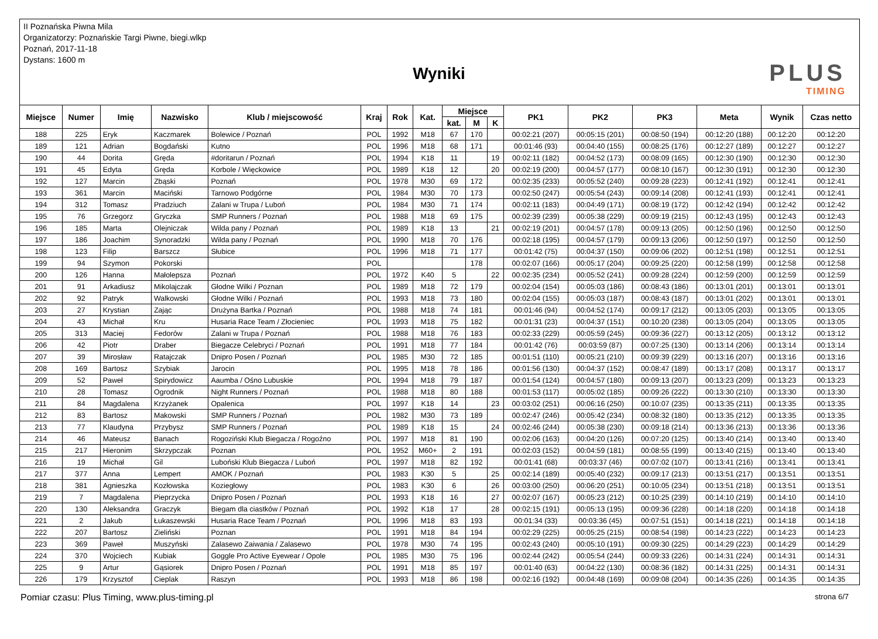II Poznańska Piwna Mila
Organizatorzy: Poznańskie Targi Piwne, biegi.wlkp
Poznań, 2017-11-18
Dystans: 1600 m
Wyniki PLUS
TIMING
| Miejsce | Numer | Imię | Nazwisko | Klub / miejscowość | Kraj | Rok | Kat. | Miejsce | | | PK1 | PK2 | PK3 | Meta | Wynik | Czas netto |
| --- | --- | --- | --- | --- | --- | --- | --- | --- | --- | --- | --- | --- | --- | --- | --- | --- |
| | | | | | | | | kat. | M | K | | | | | | |
| 188 | 225 | Eryk | Kaczmarek | Bolewice / Poznań | POL | 1992 | M18 | 67 | 170 | | 00:02:21 (207) | 00:05:15 (201) | 00:08:50 (194) | 00:12:20 (188) | 00:12:20 | 00:12:20 |
| 189 | 121 | Adrian | Bogdański | Kutno | POL | 1996 | M18 | 68 | 171 | | 00:01:46 (93) | 00:04:40 (155) | 00:08:25 (176) | 00:12:27 (189) | 00:12:27 | 00:12:27 |
| 190 | 44 | Dorita | Gręda | #doritarun / Poznań | POL | 1994 | K18 | 11 | | 19 | 00:02:11 (182) | 00:04:52 (173) | 00:08:09 (165) | 00:12:30 (190) | 00:12:30 | 00:12:30 |
| 191 | 45 | Edyta | Gręda | Korbole / Więckowice | POL | 1989 | K18 | 12 | | 20 | 00:02:19 (200) | 00:04:57 (177) | 00:08:10 (167) | 00:12:30 (191) | 00:12:30 | 00:12:30 |
| 192 | 127 | Marcin | Zbąski | Poznań | POL | 1978 | M30 | 69 | 172 | | 00:02:35 (233) | 00:05:52 (240) | 00:09:28 (223) | 00:12:41 (192) | 00:12:41 | 00:12:41 |
| 193 | 361 | Marcin | Maciński | Tarnowo Podgórne | POL | 1984 | M30 | 70 | 173 | | 00:02:50 (247) | 00:05:54 (243) | 00:09:14 (208) | 00:12:41 (193) | 00:12:41 | 00:12:41 |
| 194 | 312 | Tomasz | Pradziuch | Zalani w Trupa / Luboń | POL | 1984 | M30 | 71 | 174 | | 00:02:11 (183) | 00:04:49 (171) | 00:08:19 (172) | 00:12:42 (194) | 00:12:42 | 00:12:42 |
| 195 | 76 | Grzegorz | Gryczka | SMP Runners / Poznań | POL | 1988 | M18 | 69 | 175 | | 00:02:39 (239) | 00:05:38 (229) | 00:09:19 (215) | 00:12:43 (195) | 00:12:43 | 00:12:43 |
| 196 | 185 | Marta | Olejniczak | Wilda pany / Poznań | POL | 1989 | K18 | 13 | | 21 | 00:02:19 (201) | 00:04:57 (178) | 00:09:13 (205) | 00:12:50 (196) | 00:12:50 | 00:12:50 |
| 197 | 186 | Joachim | Synoradzki | Wilda pany / Poznań | POL | 1990 | M18 | 70 | 176 | | 00:02:18 (195) | 00:04:57 (179) | 00:09:13 (206) | 00:12:50 (197) | 00:12:50 | 00:12:50 |
| 198 | 123 | Filip | Barszcz | Słubice | POL | 1996 | M18 | 71 | 177 | | 00:01:42 (75) | 00:04:37 (150) | 00:09:06 (202) | 00:12:51 (198) | 00:12:51 | 00:12:51 |
| 199 | 94 | Szymon | Pokorski | | POL | | | | 178 | | 00:02:07 (166) | 00:05:17 (204) | 00:09:25 (220) | 00:12:58 (199) | 00:12:58 | 00:12:58 |
| 200 | 126 | Hanna | Małolepsza | Poznań | POL | 1972 | K40 | 5 | | 22 | 00:02:35 (234) | 00:05:52 (241) | 00:09:28 (224) | 00:12:59 (200) | 00:12:59 | 00:12:59 |
| 201 | 91 | Arkadiusz | Mikolajczak | Głodne Wilki / Poznan | POL | 1989 | M18 | 72 | 179 | | 00:02:04 (154) | 00:05:03 (186) | 00:08:43 (186) | 00:13:01 (201) | 00:13:01 | 00:13:01 |
| 202 | 92 | Patryk | Walkowski | Głodne Wilki / Poznań | POL | 1993 | M18 | 73 | 180 | | 00:02:04 (155) | 00:05:03 (187) | 00:08:43 (187) | 00:13:01 (202) | 00:13:01 | 00:13:01 |
| 203 | 27 | Krystian | Zając | Drużyna Bartka / Poznań | POL | 1988 | M18 | 74 | 181 | | 00:01:46 (94) | 00:04:52 (174) | 00:09:17 (212) | 00:13:05 (203) | 00:13:05 | 00:13:05 |
| 204 | 43 | Michał | Kru | Husaria Race Team / Złocieniec | POL | 1993 | M18 | 75 | 182 | | 00:01:31 (23) | 00:04:37 (151) | 00:10:20 (238) | 00:13:05 (204) | 00:13:05 | 00:13:05 |
| 205 | 313 | Maciej | Fedorów | Zalani w Trupa / Poznań | POL | 1988 | M18 | 76 | 183 | | 00:02:33 (229) | 00:05:59 (245) | 00:09:36 (227) | 00:13:12 (205) | 00:13:12 | 00:13:12 |
| 206 | 42 | Piotr | Draber | Biegacze Celebryci / Poznań | POL | 1991 | M18 | 77 | 184 | | 00:01:42 (76) | 00:03:59 (87) | 00:07:25 (130) | 00:13:14 (206) | 00:13:14 | 00:13:14 |
| 207 | 39 | Mirosław | Ratajczak | Dnipro Posen / Poznań | POL | 1985 | M30 | 72 | 185 | | 00:01:51 (110) | 00:05:21 (210) | 00:09:39 (229) | 00:13:16 (207) | 00:13:16 | 00:13:16 |
| 208 | 169 | Bartosz | Szybiak | Jarocin | POL | 1995 | M18 | 78 | 186 | | 00:01:56 (130) | 00:04:37 (152) | 00:08:47 (189) | 00:13:17 (208) | 00:13:17 | 00:13:17 |
| 209 | 52 | Paweł | Spirydowicz | Aaumba / Ośno Lubuskie | POL | 1994 | M18 | 79 | 187 | | 00:01:54 (124) | 00:04:57 (180) | 00:09:13 (207) | 00:13:23 (209) | 00:13:23 | 00:13:23 |
| 210 | 28 | Tomasz | Ogrodnik | Night Runners / Poznań | POL | 1988 | M18 | 80 | 188 | | 00:01:53 (117) | 00:05:02 (185) | 00:09:26 (222) | 00:13:30 (210) | 00:13:30 | 00:13:30 |
| 211 | 84 | Magdalena | Krzyżanek | Opalenica | POL | 1997 | K18 | 14 | | 23 | 00:03:02 (251) | 00:06:16 (250) | 00:10:07 (235) | 00:13:35 (211) | 00:13:35 | 00:13:35 |
| 212 | 83 | Bartosz | Makowski | SMP Runners / Poznań | POL | 1982 | M30 | 73 | 189 | | 00:02:47 (246) | 00:05:42 (234) | 00:08:32 (180) | 00:13:35 (212) | 00:13:35 | 00:13:35 |
| 213 | 77 | Klaudyna | Przybysz | SMP Runners / Poznań | POL | 1989 | K18 | 15 | | 24 | 00:02:46 (244) | 00:05:38 (230) | 00:09:18 (214) | 00:13:36 (213) | 00:13:36 | 00:13:36 |
| 214 | 46 | Mateusz | Banach | Rogoziński Klub Biegacza / Rogoźno | POL | 1997 | M18 | 81 | 190 | | 00:02:06 (163) | 00:04:20 (126) | 00:07:20 (125) | 00:13:40 (214) | 00:13:40 | 00:13:40 |
| 215 | 217 | Hieronim | Skrzypczak | Poznan | POL | 1952 | M60+ | 2 | 191 | | 00:02:03 (152) | 00:04:59 (181) | 00:08:55 (199) | 00:13:40 (215) | 00:13:40 | 00:13:40 |
| 216 | 19 | Michał | Gil | Luboński Klub Biegacza / Luboń | POL | 1997 | M18 | 82 | 192 | | 00:01:41 (68) | 00:03:37 (46) | 00:07:02 (107) | 00:13:41 (216) | 00:13:41 | 00:13:41 |
| 217 | 377 | Anna | Lempert | AMOK / Poznań | POL | 1983 | K30 | 5 | | 25 | 00:02:14 (189) | 00:05:40 (232) | 00:09:17 (213) | 00:13:51 (217) | 00:13:51 | 00:13:51 |
| 218 | 381 | Agnieszka | Kozłowska | Koziegłowy | POL | 1983 | K30 | 6 | | 26 | 00:03:00 (250) | 00:06:20 (251) | 00:10:05 (234) | 00:13:51 (218) | 00:13:51 | 00:13:51 |
| 219 | 7 | Magdalena | Pieprzycka | Dnipro Posen / Poznań | POL | 1993 | K18 | 16 | | 27 | 00:02:07 (167) | 00:05:23 (212) | 00:10:25 (239) | 00:14:10 (219) | 00:14:10 | 00:14:10 |
| 220 | 130 | Aleksandra | Graczyk | Biegam dla ciastków / Poznań | POL | 1992 | K18 | 17 | | 28 | 00:02:15 (191) | 00:05:13 (195) | 00:09:36 (228) | 00:14:18 (220) | 00:14:18 | 00:14:18 |
| 221 | 2 | Jakub | Łukaszewski | Husaria Race Team / Poznań | POL | 1996 | M18 | 83 | 193 | | 00:01:34 (33) | 00:03:36 (45) | 00:07:51 (151) | 00:14:18 (221) | 00:14:18 | 00:14:18 |
| 222 | 207 | Bartosz | Zieliński | Poznan | POL | 1991 | M18 | 84 | 194 | | 00:02:29 (225) | 00:05:25 (215) | 00:08:54 (198) | 00:14:23 (222) | 00:14:23 | 00:14:23 |
| 223 | 369 | Paweł | Muszyński | Zalasewo Zaiwania / Zalasewo | POL | 1978 | M30 | 74 | 195 | | 00:02:43 (240) | 00:05:10 (191) | 00:09:30 (225) | 00:14:29 (223) | 00:14:29 | 00:14:29 |
| 224 | 370 | Wojciech | Kubiak | Goggle Pro Active Eyewear / Opole | POL | 1985 | M30 | 75 | 196 | | 00:02:44 (242) | 00:05:54 (244) | 00:09:33 (226) | 00:14:31 (224) | 00:14:31 | 00:14:31 |
| 225 | 9 | Artur | Gąsiorek | Dnipro Posen / Poznań | POL | 1991 | M18 | 85 | 197 | | 00:01:40 (63) | 00:04:22 (130) | 00:08:36 (182) | 00:14:31 (225) | 00:14:31 | 00:14:31 |
| 226 | 179 | Krzysztof | Cieplak | Raszyn | POL | 1993 | M18 | 86 | 198 | | 00:02:16 (192) | 00:04:48 (169) | 00:09:08 (204) | 00:14:35 (226) | 00:14:35 | 00:14:35 |
Pomiar czasu: Plus Timing, www.plus-timing.pl strona 6/7